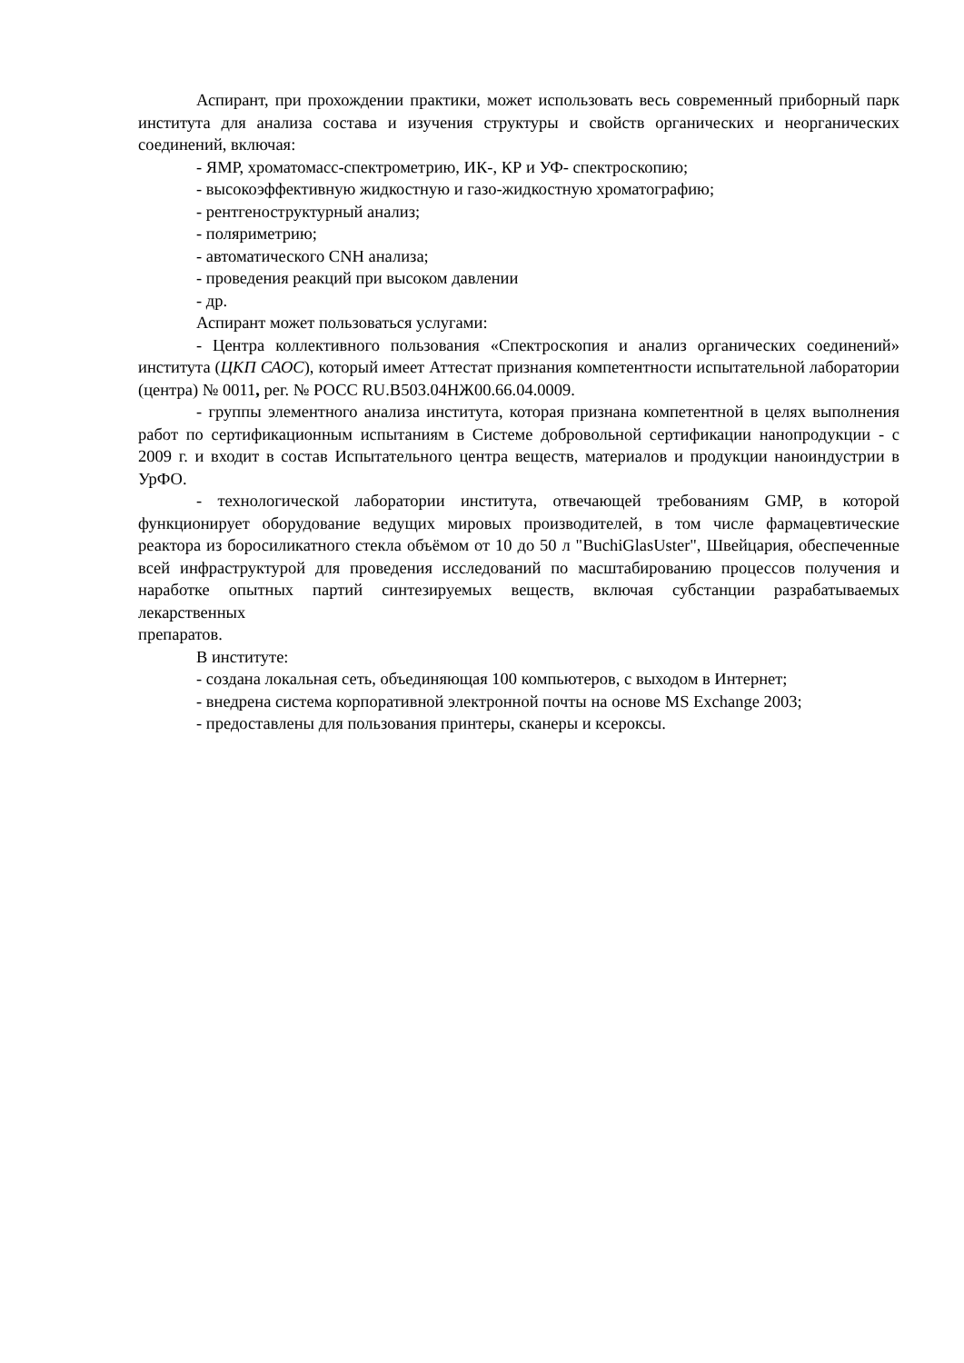Аспирант, при прохождении практики, может использовать весь современный приборный парк института для анализа состава и изучения структуры и свойств органических и неорганических соединений, включая:
- ЯМР, хроматомасс-спектрометрию, ИК-, КР и УФ- спектроскопию;
- высокоэффективную жидкостную и газо-жидкостную хроматографию;
- рентгеноструктурный анализ;
- поляриметрию;
- автоматического CNH анализа;
- проведения реакций при высоком давлении
- др.
Аспирант может пользоваться услугами:
- Центра коллективного пользования «Спектроскопия и анализ органических соединений» института (ЦКП САОС), который имеет Аттестат признания компетентности испытательной лаборатории (центра) № 0011, рег. № РОСС RU.B503.04НЖ00.66.04.0009.
- группы элементного анализа института, которая признана компетентной в целях выполнения работ по сертификационным испытаниям в Системе добровольной сертификации нанопродукции - с 2009 г. и входит в состав Испытательного центра веществ, материалов и продукции наноиндустрии в УрФО.
- технологической лаборатории института, отвечающей требованиям GMP, в которой функционирует оборудование ведущих мировых производителей, в том числе фармацевтические реактора из боросиликатного стекла объёмом от 10 до 50 л "BuchiGlasUster", Швейцария, обеспеченные всей инфраструктурой для проведения исследований по масштабированию процессов получения и наработке опытных партий синтезируемых веществ, включая субстанции разрабатываемых лекарственных
препаратов.
В институте:
- создана локальная сеть, объединяющая 100 компьютеров, с выходом в Интернет;
- внедрена система корпоративной электронной почты на основе MS Exchange 2003;
- предоставлены для пользования принтеры, сканеры и ксероксы.